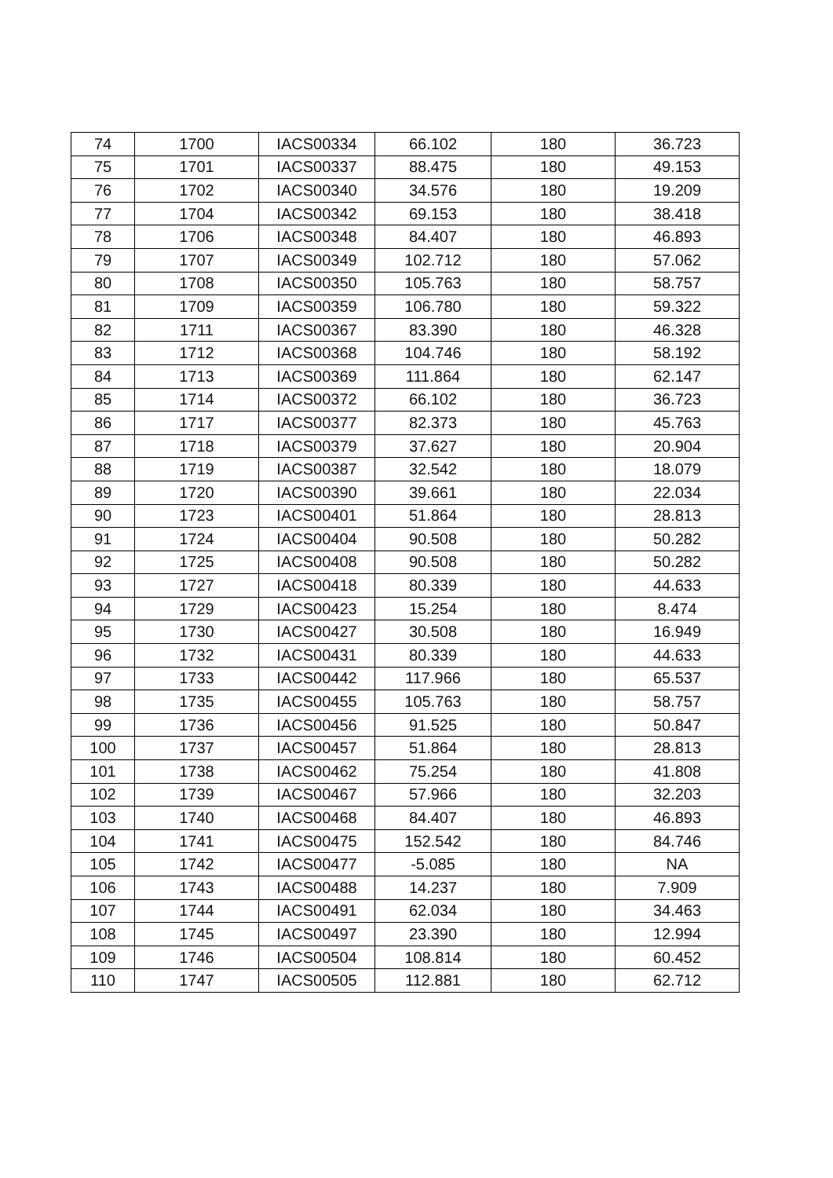| 74 | 1700 | IACS00334 | 66.102 | 180 | 36.723 |
| 75 | 1701 | IACS00337 | 88.475 | 180 | 49.153 |
| 76 | 1702 | IACS00340 | 34.576 | 180 | 19.209 |
| 77 | 1704 | IACS00342 | 69.153 | 180 | 38.418 |
| 78 | 1706 | IACS00348 | 84.407 | 180 | 46.893 |
| 79 | 1707 | IACS00349 | 102.712 | 180 | 57.062 |
| 80 | 1708 | IACS00350 | 105.763 | 180 | 58.757 |
| 81 | 1709 | IACS00359 | 106.780 | 180 | 59.322 |
| 82 | 1711 | IACS00367 | 83.390 | 180 | 46.328 |
| 83 | 1712 | IACS00368 | 104.746 | 180 | 58.192 |
| 84 | 1713 | IACS00369 | 111.864 | 180 | 62.147 |
| 85 | 1714 | IACS00372 | 66.102 | 180 | 36.723 |
| 86 | 1717 | IACS00377 | 82.373 | 180 | 45.763 |
| 87 | 1718 | IACS00379 | 37.627 | 180 | 20.904 |
| 88 | 1719 | IACS00387 | 32.542 | 180 | 18.079 |
| 89 | 1720 | IACS00390 | 39.661 | 180 | 22.034 |
| 90 | 1723 | IACS00401 | 51.864 | 180 | 28.813 |
| 91 | 1724 | IACS00404 | 90.508 | 180 | 50.282 |
| 92 | 1725 | IACS00408 | 90.508 | 180 | 50.282 |
| 93 | 1727 | IACS00418 | 80.339 | 180 | 44.633 |
| 94 | 1729 | IACS00423 | 15.254 | 180 | 8.474 |
| 95 | 1730 | IACS00427 | 30.508 | 180 | 16.949 |
| 96 | 1732 | IACS00431 | 80.339 | 180 | 44.633 |
| 97 | 1733 | IACS00442 | 117.966 | 180 | 65.537 |
| 98 | 1735 | IACS00455 | 105.763 | 180 | 58.757 |
| 99 | 1736 | IACS00456 | 91.525 | 180 | 50.847 |
| 100 | 1737 | IACS00457 | 51.864 | 180 | 28.813 |
| 101 | 1738 | IACS00462 | 75.254 | 180 | 41.808 |
| 102 | 1739 | IACS00467 | 57.966 | 180 | 32.203 |
| 103 | 1740 | IACS00468 | 84.407 | 180 | 46.893 |
| 104 | 1741 | IACS00475 | 152.542 | 180 | 84.746 |
| 105 | 1742 | IACS00477 | -5.085 | 180 | NA |
| 106 | 1743 | IACS00488 | 14.237 | 180 | 7.909 |
| 107 | 1744 | IACS00491 | 62.034 | 180 | 34.463 |
| 108 | 1745 | IACS00497 | 23.390 | 180 | 12.994 |
| 109 | 1746 | IACS00504 | 108.814 | 180 | 60.452 |
| 110 | 1747 | IACS00505 | 112.881 | 180 | 62.712 |